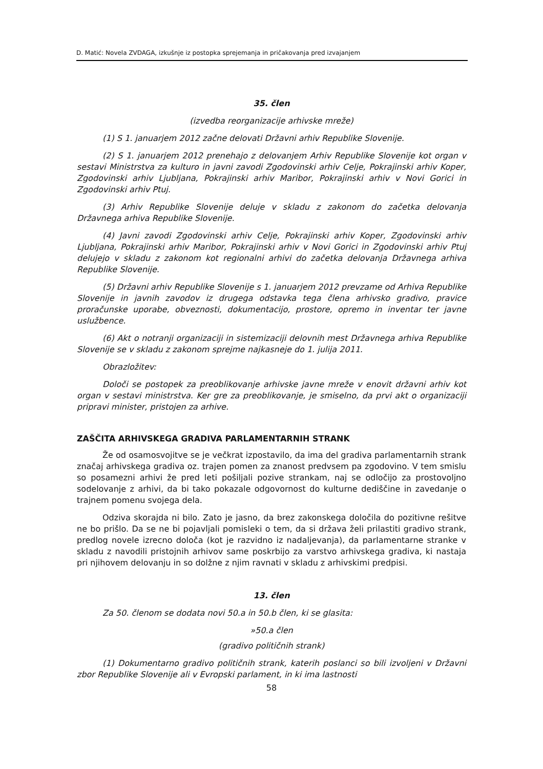D. Matić: Novela ZVDAGA, izkušnje iz postopka sprejemanja in pričakovanja pred izvajanjem
35. člen
(izvedba reorganizacije arhivske mreže)
(1) S 1. januarjem 2012 začne delovati Državni arhiv Republike Slovenije.
(2) S 1. januarjem 2012 prenehajo z delovanjem Arhiv Republike Slovenije kot organ v sestavi Ministrstva za kulturo in javni zavodi Zgodovinski arhiv Celje, Pokrajinski arhiv Koper, Zgodovinski arhiv Ljubljana, Pokrajinski arhiv Maribor, Pokrajinski arhiv v Novi Gorici in Zgodovinski arhiv Ptuj.
(3) Arhiv Republike Slovenije deluje v skladu z zakonom do začetka delovanja Državnega arhiva Republike Slovenije.
(4) Javni zavodi Zgodovinski arhiv Celje, Pokrajinski arhiv Koper, Zgodovinski arhiv Ljubljana, Pokrajinski arhiv Maribor, Pokrajinski arhiv v Novi Gorici in Zgodovinski arhiv Ptuj delujejo v skladu z zakonom kot regionalni arhivi do začetka delovanja Državnega arhiva Republike Slovenije.
(5) Državni arhiv Republike Slovenije s 1. januarjem 2012 prevzame od Arhiva Republike Slovenije in javnih zavodov iz drugega odstavka tega člena arhivsko gradivo, pravice proračunske uporabe, obveznosti, dokumentacijo, prostore, opremo in inventar ter javne uslužbence.
(6) Akt o notranji organizaciji in sistemizaciji delovnih mest Državnega arhiva Republike Slovenije se v skladu z zakonom sprejme najkasneje do 1. julija 2011.
Obrazložitev:
Določi se postopek za preoblikovanje arhivske javne mreže v enovit državni arhiv kot organ v sestavi ministrstva. Ker gre za preoblikovanje, je smiselno, da prvi akt o organizaciji pripravi minister, pristojen za arhive.
ZAŠČITA ARHIVSKEGA GRADIVA PARLAMENTARNIH STRANK
Že od osamosvojitve se je večkrat izpostavilo, da ima del gradiva parlamentarnih strank značaj arhivskega gradiva oz. trajen pomen za znanost predvsem pa zgodovino. V tem smislu so posamezni arhivi že pred leti pošiljali pozive strankam, naj se odločijo za prostovoljno sodelovanje z arhivi, da bi tako pokazale odgovornost do kulturne dediščine in zavedanje o trajnem pomenu svojega dela.
Odziva skorajda ni bilo. Zato je jasno, da brez zakonskega določila do pozitivne rešitve ne bo prišlo. Da se ne bi pojavljali pomisleki o tem, da si država želi prilastiti gradivo strank, predlog novele izrecno določa (kot je razvidno iz nadaljevanja), da parlamentarne stranke v skladu z navodili pristojnih arhivov same poskrbijo za varstvo arhivskega gradiva, ki nastaja pri njihovem delovanju in so dolžne z njim ravnati v skladu z arhivskimi predpisi.
13. člen
Za 50. členom se dodata novi 50.a in 50.b člen, ki se glasita:
»50.a člen
(gradivo političnih strank)
(1) Dokumentarno gradivo političnih strank, katerih poslanci so bili izvoljeni v Državni zbor Republike Slovenije ali v Evropski parlament, in ki ima lastnosti
58